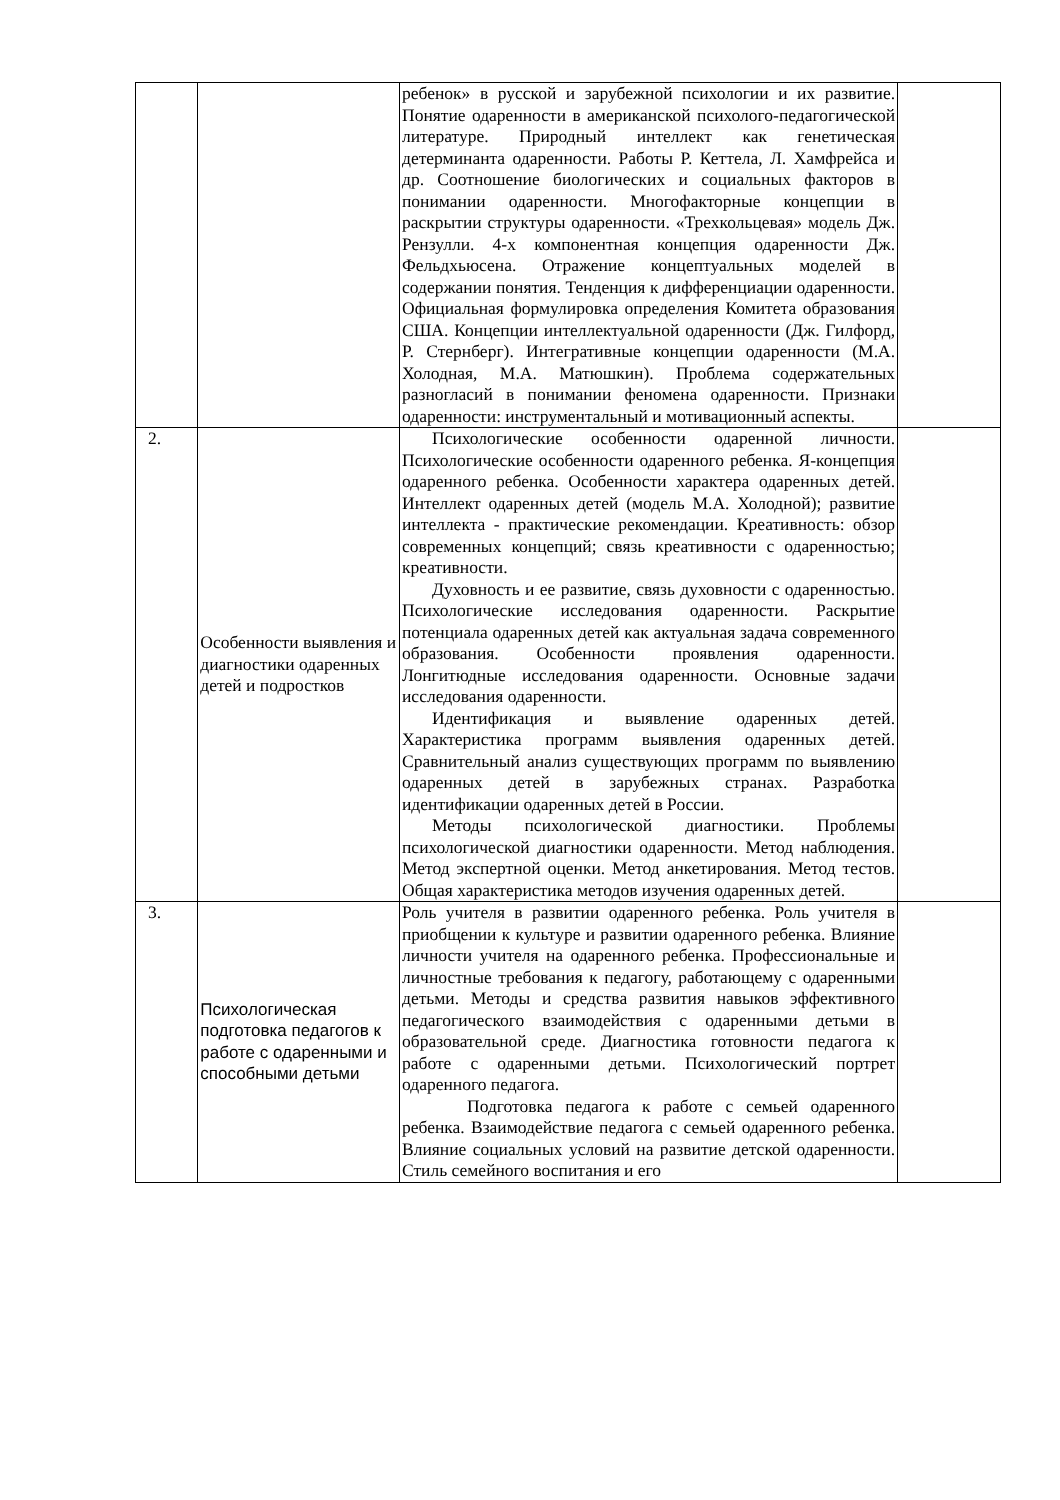| | | ребенок» в русской и зарубежной психологии и их развитие. Понятие одаренности в американской психолого-педагогической литературе. Природный интеллект как генетическая детерминанта одаренности. Работы Р. Кеттела, Л. Хамфрейса и др. Соотношение биологических и социальных факторов в понимании одаренности. Многофакторные концепции в раскрытии структуры одаренности. «Трехкольцевая» модель Дж. Рензулли. 4-х компонентная концепция одаренности Дж. Фельдхьюсена. Отражение концептуальных моделей в содержании понятия. Тенденция к дифференциации одаренности. Официальная формулировка определения Комитета образования США. Концепции интеллектуальной одаренности (Дж. Гилфорд, Р. Стернберг). Интегративные концепции одаренности (М.А. Холодная, М.А. Матюшкин). Проблема содержательных разногласий в понимании феномена одаренности. Признаки одаренности: инструментальный и мотивационный аспекты. | |
| 2. | Особенности выявления и диагностики одаренных детей и подростков | Психологические особенности одаренной личности. Психологические особенности одаренного ребенка. Я-концепция одаренного ребенка. Особенности характера одаренных детей. Интеллект одаренных детей (модель М.А. Холодной); развитие интеллекта - практические рекомендации. Креативность: обзор современных концепций; связь креативности с одаренностью; креативности. Духовность и ее развитие, связь духовности с одаренностью. Психологические исследования одаренности. Раскрытие потенциала одаренных детей как актуальная задача современного образования. Особенности проявления одаренности. Лонгитюдные исследования одаренности. Основные задачи исследования одаренности. Идентификация и выявление одаренных детей. Характеристика программ выявления одаренных детей. Сравнительный анализ существующих программ по выявлению одаренных детей в зарубежных странах. Разработка идентификации одаренных детей в России. Методы психологической диагностики. Проблемы психологической диагностики одаренности. Метод наблюдения. Метод экспертной оценки. Метод анкетирования. Метод тестов. Общая характеристика методов изучения одаренных детей. | |
| 3. | Психологическая подготовка педагогов к работе с одаренными и способными детьми | Роль учителя в развитии одаренного ребенка. Роль учителя в приобщении к культуре и развитии одаренного ребенка. Влияние личности учителя на одаренного ребенка. Профессиональные и личностные требования к педагогу, работающему с одаренными детьми. Методы и средства развития навыков эффективного педагогического взаимодействия с одаренными детьми в образовательной среде. Диагностика готовности педагога к работе с одаренными детьми. Психологический портрет одаренного педагога. Подготовка педагога к работе с семьей одаренного ребенка. Взаимодействие педагога с семьей одаренного ребенка. Влияние социальных условий на развитие детской одаренности. Стиль семейного воспитания и его | |